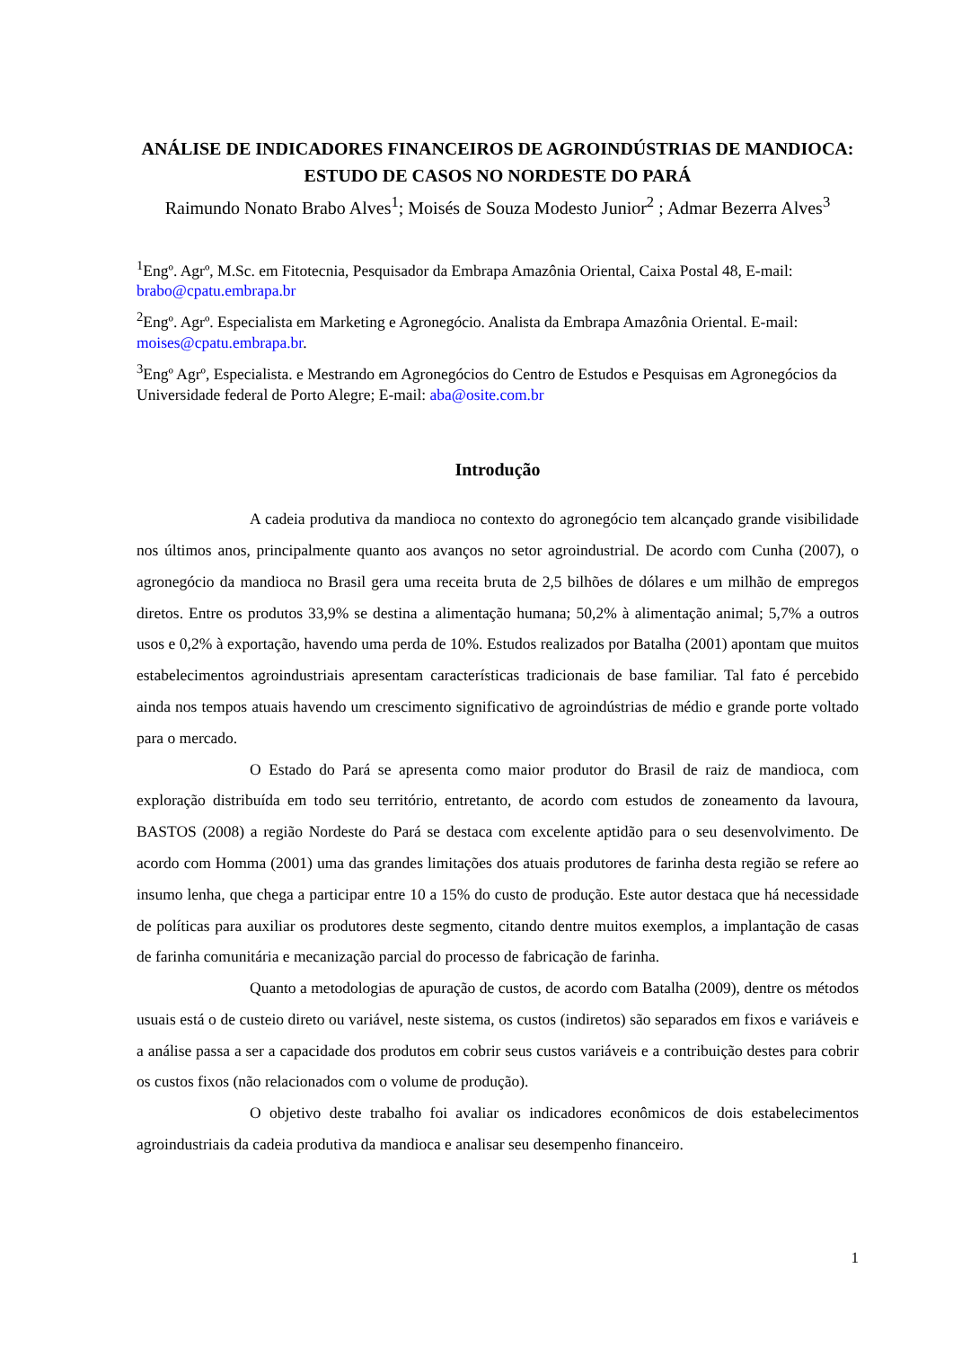ANÁLISE DE INDICADORES FINANCEIROS DE AGROINDÚSTRIAS DE MANDIOCA: ESTUDO DE CASOS NO NORDESTE DO PARÁ
Raimundo Nonato Brabo Alves<sup>1</sup>; Moisés de Souza Modesto Junior<sup>2</sup> ; Admar Bezerra Alves<sup>3</sup>
<sup>1</sup> Engº. Agrº, M.Sc. em Fitotecnia, Pesquisador da Embrapa Amazônia Oriental, Caixa Postal 48, E-mail: brabo@cpatu.embrapa.br
<sup>2</sup> Engº. Agrº. Especialista em Marketing e Agronegócio. Analista da Embrapa Amazônia Oriental. E-mail: moises@cpatu.embrapa.br.
<sup>3</sup> Engº Agrº, Especialista. e Mestrando em Agronegócios do Centro de Estudos e Pesquisas em Agronegócios da Universidade federal de Porto Alegre; E-mail: aba@osite.com.br
Introdução
A cadeia produtiva da mandioca no contexto do agronegócio tem alcançado grande visibilidade nos últimos anos, principalmente quanto aos avanços no setor agroindustrial. De acordo com Cunha (2007), o agronegócio da mandioca no Brasil gera uma receita bruta de 2,5 bilhões de dólares e um milhão de empregos diretos. Entre os produtos 33,9% se destina a alimentação humana; 50,2% à alimentação animal; 5,7% a outros usos e 0,2% à exportação, havendo uma perda de 10%. Estudos realizados por Batalha (2001) apontam que muitos estabelecimentos agroindustriais apresentam características tradicionais de base familiar. Tal fato é percebido ainda nos tempos atuais havendo um crescimento significativo de agroindústrias de médio e grande porte voltado para o mercado.
O Estado do Pará se apresenta como maior produtor do Brasil de raiz de mandioca, com exploração distribuída em todo seu território, entretanto, de acordo com estudos de zoneamento da lavoura, BASTOS (2008) a região Nordeste do Pará se destaca com excelente aptidão para o seu desenvolvimento. De acordo com Homma (2001) uma das grandes limitações dos atuais produtores de farinha desta região se refere ao insumo lenha, que chega a participar entre 10 a 15% do custo de produção. Este autor destaca que há necessidade de políticas para auxiliar os produtores deste segmento, citando dentre muitos exemplos, a implantação de casas de farinha comunitária e mecanização parcial do processo de fabricação de farinha.
Quanto a metodologias de apuração de custos, de acordo com Batalha (2009), dentre os métodos usuais está o de custeio direto ou variável, neste sistema, os custos (indiretos) são separados em fixos e variáveis e a análise passa a ser a capacidade dos produtos em cobrir seus custos variáveis e a contribuição destes para cobrir os custos fixos (não relacionados com o volume de produção).
O objetivo deste trabalho foi avaliar os indicadores econômicos de dois estabelecimentos agroindustriais da cadeia produtiva da mandioca e analisar seu desempenho financeiro.
1